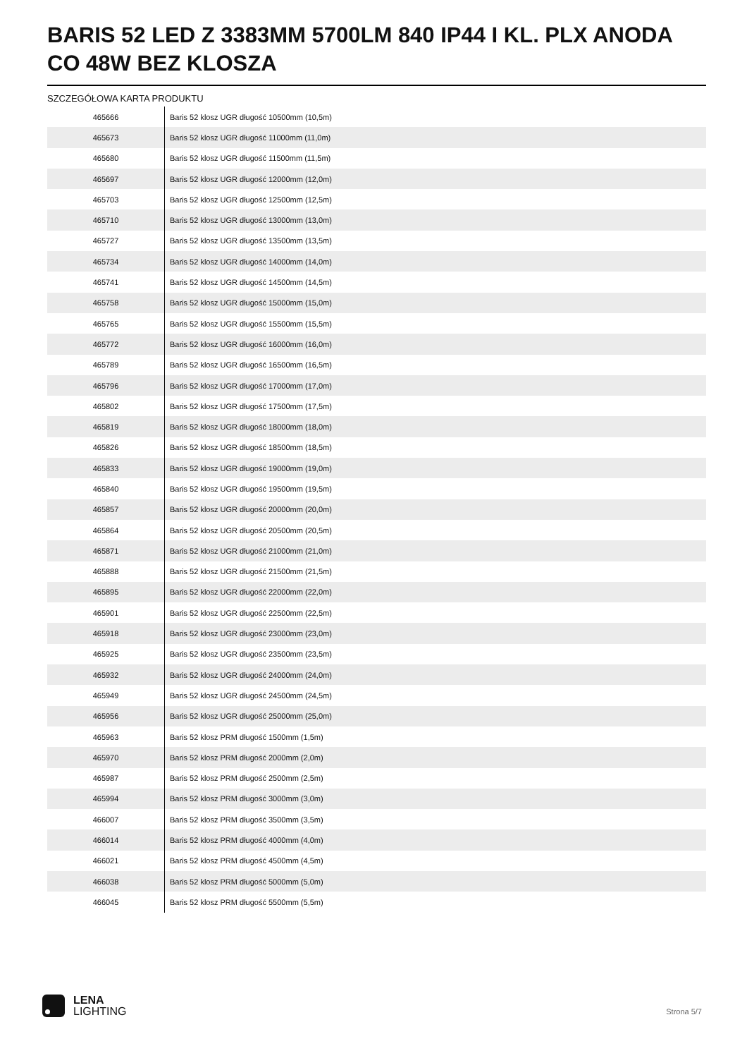BARIS 52 LED Z 3383MM 5700LM 840 IP44 I KL. PLX ANODA CO 48W BEZ KLOSZA
SZCZEGÓŁOWA KARTA PRODUKTU
| 465666 | Baris 52 klosz UGR długość 10500mm (10,5m) |
| 465673 | Baris 52 klosz UGR długość 11000mm (11,0m) |
| 465680 | Baris 52 klosz UGR długość 11500mm (11,5m) |
| 465697 | Baris 52 klosz UGR długość 12000mm (12,0m) |
| 465703 | Baris 52 klosz UGR długość 12500mm (12,5m) |
| 465710 | Baris 52 klosz UGR długość 13000mm (13,0m) |
| 465727 | Baris 52 klosz UGR długość 13500mm (13,5m) |
| 465734 | Baris 52 klosz UGR długość 14000mm (14,0m) |
| 465741 | Baris 52 klosz UGR długość 14500mm (14,5m) |
| 465758 | Baris 52 klosz UGR długość 15000mm (15,0m) |
| 465765 | Baris 52 klosz UGR długość 15500mm (15,5m) |
| 465772 | Baris 52 klosz UGR długość 16000mm (16,0m) |
| 465789 | Baris 52 klosz UGR długość 16500mm (16,5m) |
| 465796 | Baris 52 klosz UGR długość 17000mm (17,0m) |
| 465802 | Baris 52 klosz UGR długość 17500mm (17,5m) |
| 465819 | Baris 52 klosz UGR długość 18000mm (18,0m) |
| 465826 | Baris 52 klosz UGR długość 18500mm (18,5m) |
| 465833 | Baris 52 klosz UGR długość 19000mm (19,0m) |
| 465840 | Baris 52 klosz UGR długość 19500mm (19,5m) |
| 465857 | Baris 52 klosz UGR długość 20000mm (20,0m) |
| 465864 | Baris 52 klosz UGR długość 20500mm (20,5m) |
| 465871 | Baris 52 klosz UGR długość 21000mm (21,0m) |
| 465888 | Baris 52 klosz UGR długość 21500mm (21,5m) |
| 465895 | Baris 52 klosz UGR długość 22000mm (22,0m) |
| 465901 | Baris 52 klosz UGR długość 22500mm (22,5m) |
| 465918 | Baris 52 klosz UGR długość 23000mm (23,0m) |
| 465925 | Baris 52 klosz UGR długość 23500mm (23,5m) |
| 465932 | Baris 52 klosz UGR długość 24000mm (24,0m) |
| 465949 | Baris 52 klosz UGR długość 24500mm (24,5m) |
| 465956 | Baris 52 klosz UGR długość 25000mm (25,0m) |
| 465963 | Baris 52 klosz PRM długość 1500mm (1,5m) |
| 465970 | Baris 52 klosz PRM długość 2000mm (2,0m) |
| 465987 | Baris 52 klosz PRM długość 2500mm (2,5m) |
| 465994 | Baris 52 klosz PRM długość 3000mm (3,0m) |
| 466007 | Baris 52 klosz PRM długość 3500mm (3,5m) |
| 466014 | Baris 52 klosz PRM długość 4000mm (4,0m) |
| 466021 | Baris 52 klosz PRM długość 4500mm (4,5m) |
| 466038 | Baris 52 klosz PRM długość 5000mm (5,0m) |
| 466045 | Baris 52 klosz PRM długość 5500mm (5,5m) |
LENA
LIGHTING
Strona 5/7